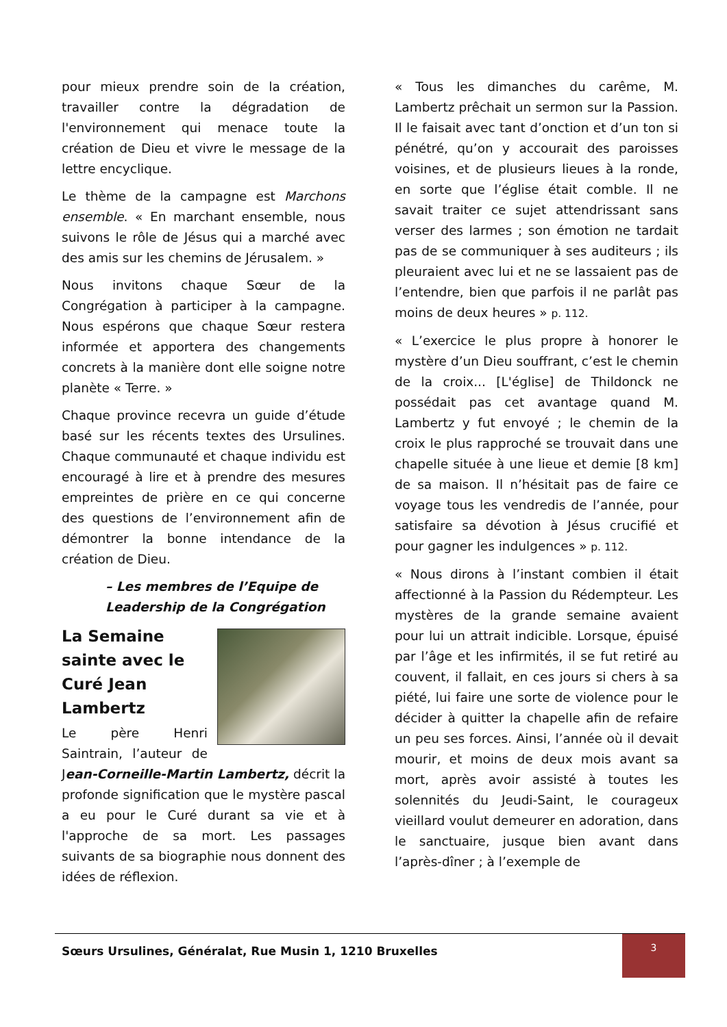pour mieux prendre soin de la création, travailler contre la dégradation de l'environnement qui menace toute la création de Dieu et vivre le message de la lettre encyclique.
Le thème de la campagne est Marchons ensemble. « En marchant ensemble, nous suivons le rôle de Jésus qui a marché avec des amis sur les chemins de Jérusalem. »
Nous invitons chaque Sœur de la Congrégation à participer à la campagne. Nous espérons que chaque Sœur restera informée et apportera des changements concrets à la manière dont elle soigne notre planète « Terre. »
Chaque province recevra un guide d’étude basé sur les récents textes des Ursulines. Chaque communauté et chaque individu est encouragé à lire et à prendre des mesures empreintes de prière en ce qui concerne des questions de l’environnement afin de démontrer la bonne intendance de la création de Dieu.
– Les membres de l’Equipe de Leadership de la Congrégation
La Semaine sainte avec le Curé Jean Lambertz
Le père Henri Saintrain, l’auteur de Jean-Corneille-Martin Lambertz, décrit la profonde signification que le mystère pascal a eu pour le Curé durant sa vie et à l'approche de sa mort. Les passages suivants de sa biographie nous donnent des idées de réflexion.
« Tous les dimanches du carême, M. Lambertz prêchait un sermon sur la Passion. Il le faisait avec tant d’onction et d’un ton si pénétré, qu’on y accourait des paroisses voisines, et de plusieurs lieues à la ronde, en sorte que l’église était comble. Il ne savait traiter ce sujet attendrissant sans verser des larmes ; son émotion ne tardait pas de se communiquer à ses auditeurs ; ils pleuraient avec lui et ne se lassaient pas de l’entendre, bien que parfois il ne parlât pas moins de deux heures » p. 112.
« L’exercice le plus propre à honorer le mystère d’un Dieu souffrant, c’est le chemin de la croix... [L'église] de Thildonck ne possédait pas cet avantage quand M. Lambertz y fut envoyé ; le chemin de la croix le plus rapproché se trouvait dans une chapelle située à une lieue et demie [8 km] de sa maison. Il n’hésitait pas de faire ce voyage tous les vendredis de l’année, pour satisfaire sa dévotion à Jésus crucifié et pour gagner les indulgences » p. 112.
« Nous dirons à l’instant combien il était affectionné à la Passion du Rédempteur. Les mystères de la grande semaine avaient pour lui un attrait indicible. Lorsque, épuisé par l’âge et les infirmités, il se fut retiré au couvent, il fallait, en ces jours si chers à sa piété, lui faire une sorte de violence pour le décider à quitter la chapelle afin de refaire un peu ses forces. Ainsi, l’année où il devait mourir, et moins de deux mois avant sa mort, après avoir assisté à toutes les solennités du Jeudi-Saint, le courageux vieillard voulut demeurer en adoration, dans le sanctuaire, jusque bien avant dans l’après-dîner ; à l’exemple de
Sœurs Ursulines, Généralat, Rue Musin 1, 1210 Bruxelles
3